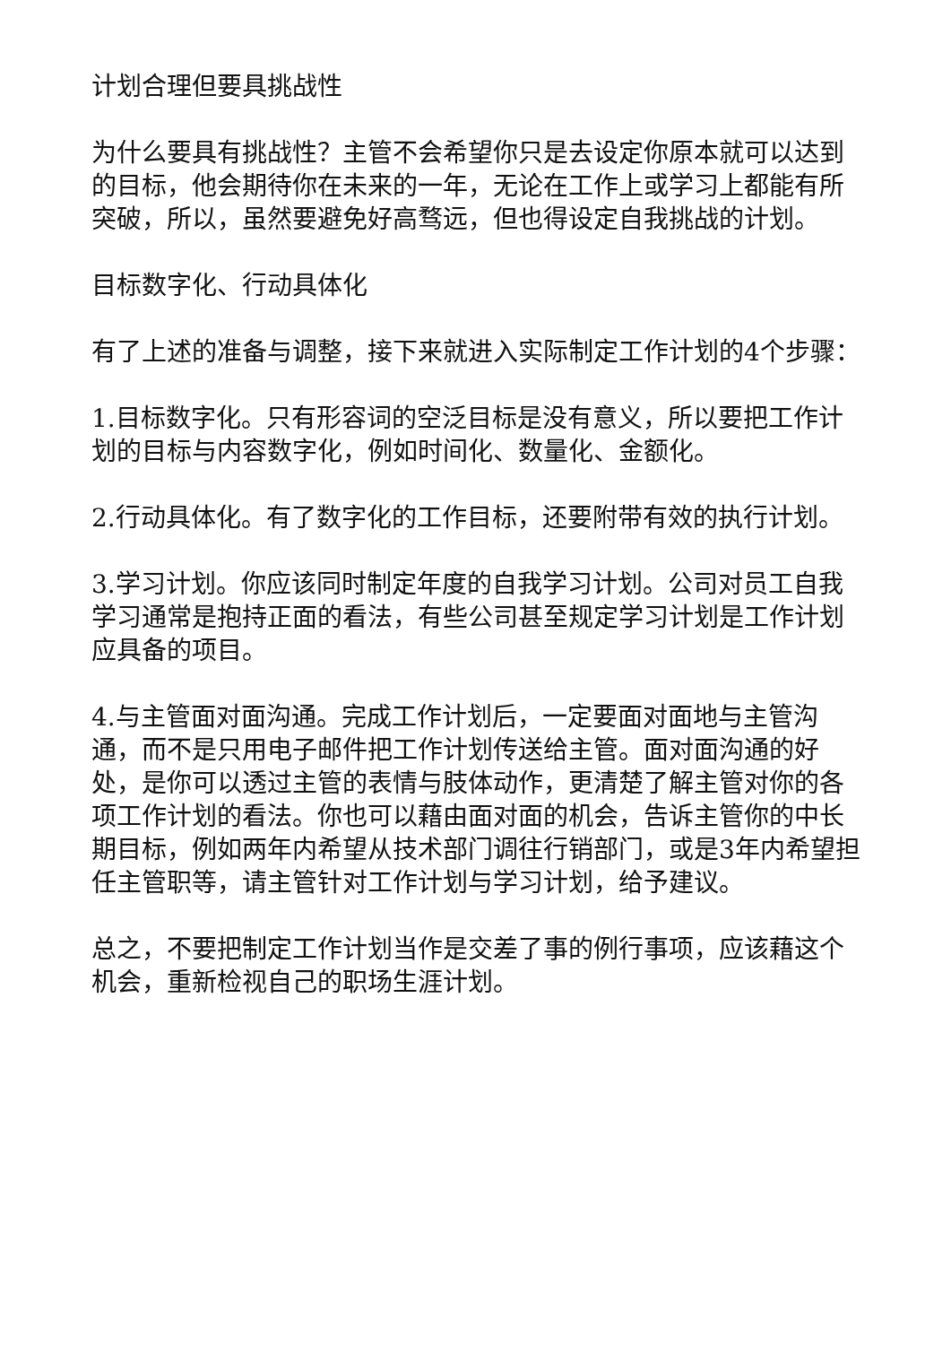计划合理但要具挑战性
为什么要具有挑战性？主管不会希望你只是去设定你原本就可以达到的目标，他会期待你在未来的一年，无论在工作上或学习上都能有所突破，所以，虽然要避免好高骛远，但也得设定自我挑战的计划。
目标数字化、行动具体化
有了上述的准备与调整，接下来就进入实际制定工作计划的4个步骤：
1.目标数字化。只有形容词的空泛目标是没有意义，所以要把工作计划的目标与内容数字化，例如时间化、数量化、金额化。
2.行动具体化。有了数字化的工作目标，还要附带有效的执行计划。
3.学习计划。你应该同时制定年度的自我学习计划。公司对员工自我学习通常是抱持正面的看法，有些公司甚至规定学习计划是工作计划应具备的项目。
4.与主管面对面沟通。完成工作计划后，一定要面对面地与主管沟通，而不是只用电子邮件把工作计划传送给主管。面对面沟通的好处，是你可以透过主管的表情与肢体动作，更清楚了解主管对你的各项工作计划的看法。你也可以藉由面对面的机会，告诉主管你的中长期目标，例如两年内希望从技术部门调往行销部门，或是3年内希望担任主管职等，请主管针对工作计划与学习计划，给予建议。
总之，不要把制定工作计划当作是交差了事的例行事项，应该藉这个机会，重新检视自己的职场生涯计划。